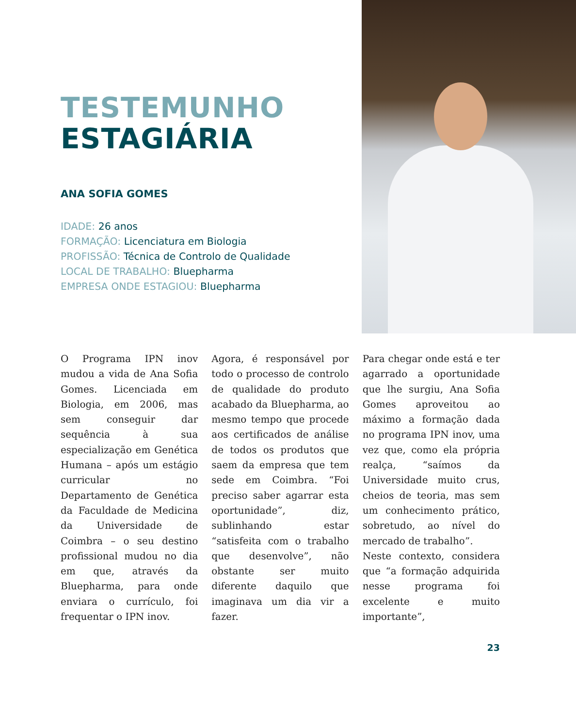TESTEMUNHO
ESTAGIÁRIA
ANA SOFIA GOMES
IDADE: 26 anos
FORMAÇÃO: Licenciatura em Biologia
PROFISSÃO: Técnica de Controlo de Qualidade
LOCAL DE TRABALHO: Bluepharma
EMPRESA ONDE ESTAGIOU: Bluepharma
O Programa IPN inov mudou a vida de Ana Sofia Gomes. Licenciada em Biologia, em 2006, mas sem conseguir dar sequência à sua especialização em Genética Humana – após um estágio curricular no Departamento de Genética da Faculdade de Medicina da Universidade de Coimbra – o seu destino profissional mudou no dia em que, através da Bluepharma, para onde enviara o currículo, foi frequentar o IPN inov.
Agora, é responsável por todo o processo de controlo de qualidade do produto acabado da Bluepharma, ao mesmo tempo que procede aos certificados de análise de todos os produtos que saem da empresa que tem sede em Coimbra. “Foi preciso saber agarrar esta oportunidade”, diz, sublinhando estar “satisfeita com o trabalho que desenvolve”, não obstante ser muito diferente daquilo que imaginava um dia vir a fazer.
Para chegar onde está e ter agarrado a oportunidade que lhe surgiu, Ana Sofia Gomes aproveitou ao máximo a formação dada no programa IPN inov, uma vez que, como ela própria realça, “saímos da Universidade muito crus, cheios de teoria, mas sem um conhecimento prático, sobretudo, ao nível do mercado de trabalho”.
Neste contexto, considera que “a formação adquirida nesse programa foi excelente e muito importante”,
23